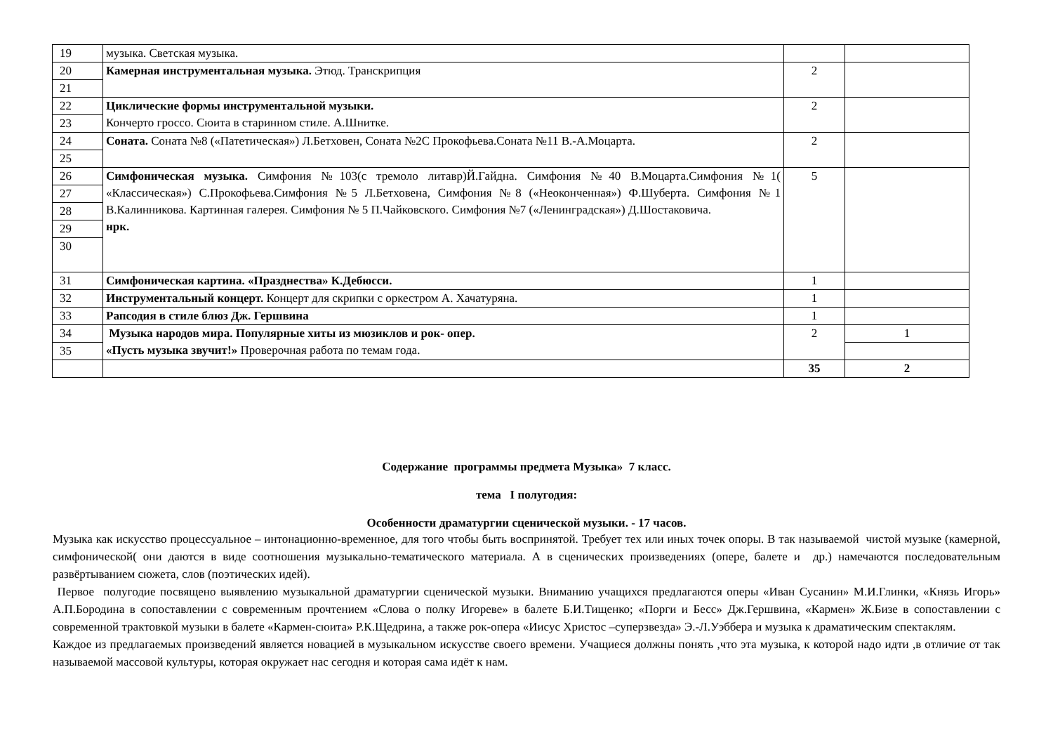| 19 | музыка. Светская музыка. | | |
| 20 | Камерная инструментальная музыка. Этюд. Транскрипция | 2 | |
| 21 | | | |
| 22 | Циклические формы инструментальной музыки. Кончерто гроссо. Сюита в старинном стиле. А.Шнитке. | 2 | |
| 23 | | | |
| 24 | Соната. Соната №8 («Патетическая») Л.Бетховен, Соната №2С Прокофьева.Соната №11 В.-А.Моцарта. | 2 | |
| 25 | | | |
| 26 | Симфоническая музыка. Симфония №103(с тремоло литавр)Й.Гайдна. Симфония №40 В.Моцарта.Симфония №1( «Классическая») С.Прокофьева.Симфония №5 Л.Бетховена, Симфония №8 («Неоконченная») Ф.Шуберта. Симфония №1 В.Калинникова. Картинная галерея. Симфония № 5 П.Чайковского. Симфония №7 («Ленинградская») Д.Шостаковича. нрк. | 5 | |
| 27 | | | |
| 28 | | | |
| 29 | | | |
| 30 | | | |
| 31 | Симфоническая картина. «Празднества» К.Дебюсси. | 1 | |
| 32 | Инструментальный концерт. Концерт для скрипки с оркестром А. Хачатуряна. | 1 | |
| 33 | Рапсодия в стиле блюз Дж. Гершвина | 1 | |
| 34 | Музыка народов мира. Популярные хиты из мюзиклов и рок- опер. «Пусть музыка звучит!» Проверочная работа по темам года. | 2 | 1 |
| 35 | | | |
| | | 35 | 2 |
Содержание программы предмета Музыка» 7 класс.
тема I полугодия:
Особенности драматургии сценической музыки. - 17 часов.
Музыка как искусство процессуальное – интонационно-временное, для того чтобы быть воспринятой. Требует тех или иных точек опоры. В так называемой чистой музыке (камерной, симфонической( они даются в виде соотношения музыкально-тематического материала. А в сценических произведениях (опере, балете и др.) намечаются последовательным развёртыванием сюжета, слов (поэтических идей).
Первое полугодие посвящено выявлению музыкальной драматургии сценической музыки. Вниманию учащихся предлагаются оперы «Иван Сусанин» М.И.Глинки, «Князь Игорь» А.П.Бородина в сопоставлении с современным прочтением «Слова о полку Игореве» в балете Б.И.Тищенко; «Порги и Бесс» Дж.Гершвина, «Кармен» Ж.Бизе в сопоставлении с современной трактовкой музыки в балете «Кармен-сюита» Р.К.Щедрина, а также рок-опера «Иисус Христос –суперзвезда» Э.-Л.Уэббера и музыка к драматическим спектаклям.
Каждое из предлагаемых произведений является новацией в музыкальном искусстве своего времени. Учащиеся должны понять ,что эта музыка, к которой надо идти ,в отличие от так называемой массовой культуры, которая окружает нас сегодня и которая сама идёт к нам.